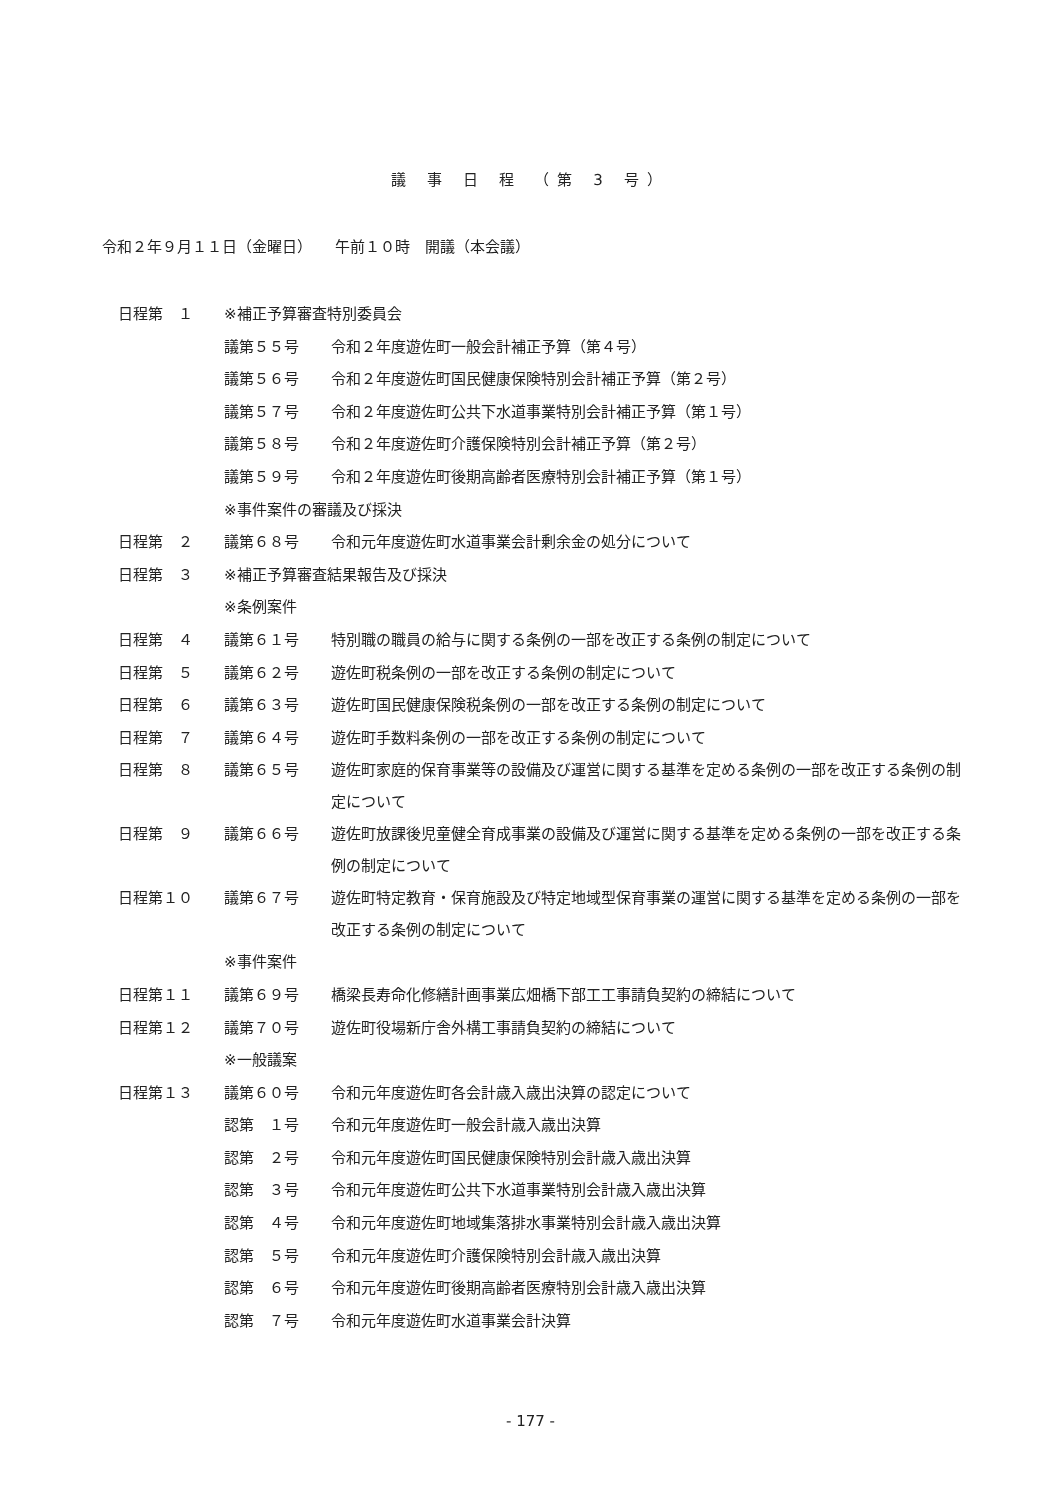議 事 日 程 （第 3 号）
令和２年９月１１日（金曜日）　　午前１０時　開議（本会議）
| 日程第 １ | ※補正予算審査特別委員会 | |
| | 議第５５号 | 令和２年度遊佐町一般会計補正予算（第４号） |
| | 議第５６号 | 令和２年度遊佐町国民健康保険特別会計補正予算（第２号） |
| | 議第５７号 | 令和２年度遊佐町公共下水道事業特別会計補正予算（第１号） |
| | 議第５８号 | 令和２年度遊佐町介護保険特別会計補正予算（第２号） |
| | 議第５９号 | 令和２年度遊佐町後期高齢者医療特別会計補正予算（第１号） |
| | ※事件案件の審議及び採決 | |
| 日程第 ２ | 議第６８号 | 令和元年度遊佐町水道事業会計剰余金の処分について |
| 日程第 ３ | ※補正予算審査結果報告及び採決 | |
| | ※条例案件 | |
| 日程第 ４ | 議第６１号 | 特別職の職員の給与に関する条例の一部を改正する条例の制定について |
| 日程第 ５ | 議第６２号 | 遊佐町税条例の一部を改正する条例の制定について |
| 日程第 ６ | 議第６３号 | 遊佐町国民健康保険税条例の一部を改正する条例の制定について |
| 日程第 ７ | 議第６４号 | 遊佐町手数料条例の一部を改正する条例の制定について |
| 日程第 ８ | 議第６５号 | 遊佐町家庭的保育事業等の設備及び運営に関する基準を定める条例の一部を改正する条例の制定について |
| 日程第 ９ | 議第６６号 | 遊佐町放課後児童健全育成事業の設備及び運営に関する基準を定める条例の一部を改正する条例の制定について |
| 日程第１０ | 議第６７号 | 遊佐町特定教育・保育施設及び特定地域型保育事業の運営に関する基準を定める条例の一部を改正する条例の制定について |
| | ※事件案件 | |
| 日程第１１ | 議第６９号 | 橋梁長寿命化修繕計画事業広畑橋下部工工事請負契約の締結について |
| 日程第１２ | 議第７０号 | 遊佐町役場新庁舎外構工事請負契約の締結について |
| | ※一般議案 | |
| 日程第１３ | 議第６０号 | 令和元年度遊佐町各会計歳入歳出決算の認定について |
| | 認第 １号 | 令和元年度遊佐町一般会計歳入歳出決算 |
| | 認第 ２号 | 令和元年度遊佐町国民健康保険特別会計歳入歳出決算 |
| | 認第 ３号 | 令和元年度遊佐町公共下水道事業特別会計歳入歳出決算 |
| | 認第 ４号 | 令和元年度遊佐町地域集落排水事業特別会計歳入歳出決算 |
| | 認第 ５号 | 令和元年度遊佐町介護保険特別会計歳入歳出決算 |
| | 認第 ６号 | 令和元年度遊佐町後期高齢者医療特別会計歳入歳出決算 |
| | 認第 ７号 | 令和元年度遊佐町水道事業会計決算 |
- 177 -